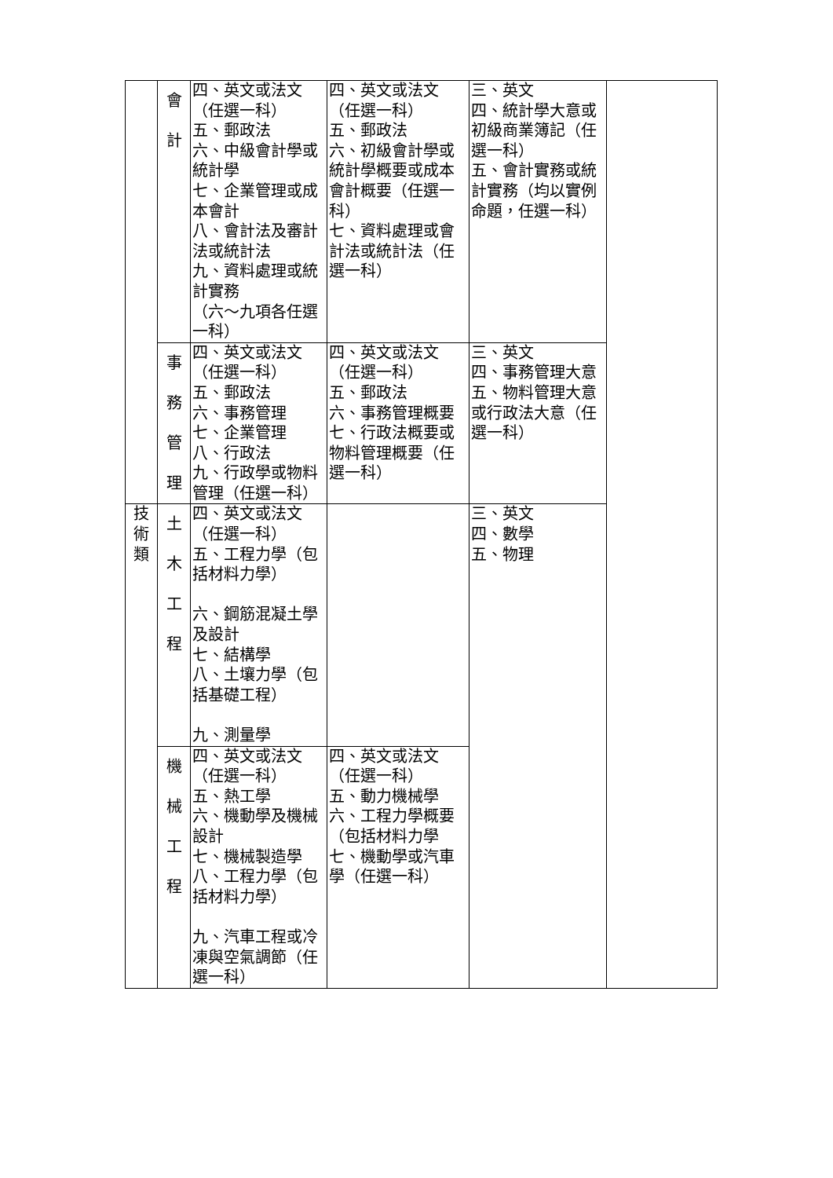| | 會 計 | 四、英文或法文（任選一科） 五、郵政法 六、中級會計學或統計學 七、企業管理或成本會計 八、會計法及審計法或統計法 九、資料處理或統計實務 （六～九項各任選一科） | 四、英文或法文（任選一科） 五、郵政法 六、初級會計學或統計學概要或成本會計概要（任選一科） 七、資料處理或會計法或統計法（任選一科） | 三、英文 四、統計學大意或初級商業簿記（任選一科） 五、會計實務或統計實務（均以實例命題，任選一科） | |
| | 事 務 管 理 | 四、英文或法文（任選一科） 五、郵政法 六、事務管理 七、企業管理 八、行政法 九、行政學或物料管理（任選一科） | 四、英文或法文（任選一科） 五、郵政法 六、事務管理概要 七、行政法概要或物料管理概要（任選一科） | 三、英文 四、事務管理大意 五、物料管理大意或行政法大意（任選一科） | |
| 技 術 類 | 土 木 工 程 | 四、英文或法文（任選一科） 五、工程力學（包括材料力學） 六、鋼筋混凝土學及設計 七、結構學 八、土壤力學（包括基礎工程） 九、測量學 | | 三、英文 四、數學 五、物理 | |
| | 機 械 工 程 | 四、英文或法文（任選一科） 五、熱工學 六、機動學及機械設計 七、機械製造學 八、工程力學（包括材料力學） 九、汽車工程或冷凍與空氣調節（任選一科） | 四、英文或法文（任選一科） 五、動力機械學 六、工程力學概要（包括材料力學 七、機動學或汽車學（任選一科） | | |